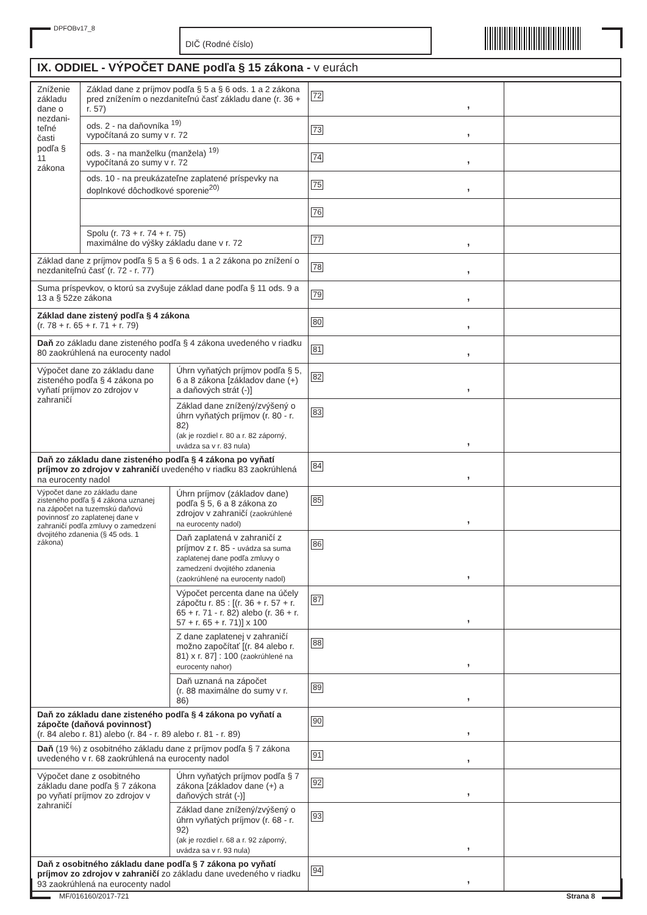DPFOBv17_8 DIČ (Rodné číslo)
IX. ODDIEL - VÝPOČET DANE podľa § 15 zákona - v eurách
| Zníženie základu dane o nezdani-teľné časti podľa § 11 zákona | Základ dane z príjmov podľa § 5 a § 6 ods. 1 a 2 zákona pred znížením o nezdaniteľnú časť základu dane (r. 36 + r. 57) | | 72 , | |
| | ods. 2 - na daňovníka <sup>19)</sup> vypočítaná zo sumy v r. 72 | | 73 , | |
| | ods. 3 - na manželku (manžela) <sup>19)</sup> vypočítaná zo sumy v r. 72 | | 74 , | |
| | ods. 10 - na preukázateľne zaplatené príspevky na doplnkové dôchodkové sporenie<sup>20)</sup> | | 75 , | |
| | | | 76 | |
| | Spolu (r. 73 + r. 74 + r. 75) maximálne do výšky základu dane v r. 72 | | 77 , | |
| Základ dane z príjmov podľa § 5 a § 6 ods. 1 a 2 zákona po znížení o nezdaniteľnú časť (r. 72 - r. 77) | | | 78 , | |
| Suma príspevkov, o ktorú sa zvyšuje základ dane podľa § 11 ods. 9 a 13 a § 52ze zákona | | | 79 , | |
| Základ dane zistený podľa § 4 zákona (r. 78 + r. 65 + r. 71 + r. 79) | | | 80 , | |
| Daň zo základu dane zisteného podľa § 4 zákona uvedeného v riadku 80 zaokrúhlená na eurocenty nadol | | | 81 , | |
| Výpočet dane zo základu dane zisteného podľa § 4 zákona po vyňatí príjmov zo zdrojov v zahraničí | | Úhrn vyňatých príjmov podľa § 5, 6 a 8 zákona [základov dane (+) a daňových strát (-)] | 82 , | |
| | | Základ dane znížený/zvýšený o úhrn vyňatých príjmov (r. 80 - r. 82) (ak je rozdiel r. 80 a r. 82 záporný, uvádza sa v r. 83 nula) | 83 , | |
| Daň zo základu dane zisteného podľa § 4 zákona po vyňatí príjmov zo zdrojov v zahraničí uvedeného v riadku 83 zaokrúhlená na eurocenty nadol | | | 84 , | |
| Výpočet dane zo základu dane zisteného podľa § 4 zákona uznanej na zápočet na tuzemskú daňovú povinnosť zo zaplatenej dane v zahraničí podľa zmluvy o zamedzení dvojitého zdanenia (§ 45 ods. 1 zákona) | | Úhrn príjmov (základov dane) podľa § 5, 6 a 8 zákona zo zdrojov v zahraničí (zaokrúhlené na eurocenty nadol) | 85 , | |
| | | Daň zaplatená v zahraničí z príjmov z r. 85 - uvádza sa suma zaplatenej dane podľa zmluvy o zamedzení dvojitého zdanenia (zaokrúhlené na eurocenty nadol) | 86 , | |
| | | Výpočet percenta dane na účely zápočtu r. 85 : [(r. 36 + r. 57 + r. 65 + r. 71 - r. 82) alebo (r. 36 + r. 57 + r. 65 + r. 71)] x 100 | 87 , | |
| | | Z dane zaplatenej v zahraničí možno započítať [(r. 84 alebo r. 81) x r. 87] : 100 (zaokrúhlené na eurocenty nahor) | 88 , | |
| | | Daň uznaná na zápočet (r. 88 maximálne do sumy v r. 86) | 89 , | |
| Daň zo základu dane zisteného podľa § 4 zákona po vyňatí a zápočte (daňová povinnosť) (r. 84 alebo r. 81) alebo (r. 84 - r. 89 alebo r. 81 - r. 89) | | | 90 , | |
| Daň (19 %) z osobitného základu dane z príjmov podľa § 7 zákona uvedeného v r. 68 zaokrúhlená na eurocenty nadol | | | 91 , | |
| Výpočet dane z osobitného základu dane podľa § 7 zákona po vyňatí príjmov zo zdrojov v zahraničí | | Úhrn vyňatých príjmov podľa § 7 zákona [základov dane (+) a daňových strát (-)] | 92 , | |
| | | Základ dane znížený/zvýšený o úhrn vyňatých príjmov (r. 68 - r. 92) (ak je rozdiel r. 68 a r. 92 záporný, uvádza sa v r. 93 nula) | 93 , | |
| Daň z osobitného základu dane podľa § 7 zákona po vyňatí príjmov zo zdrojov v zahraničí zo základu dane uvedeného v riadku 93 zaokrúhlená na eurocenty nadol | | | 94 , | |
MF/016160/2017-721 Strana 8